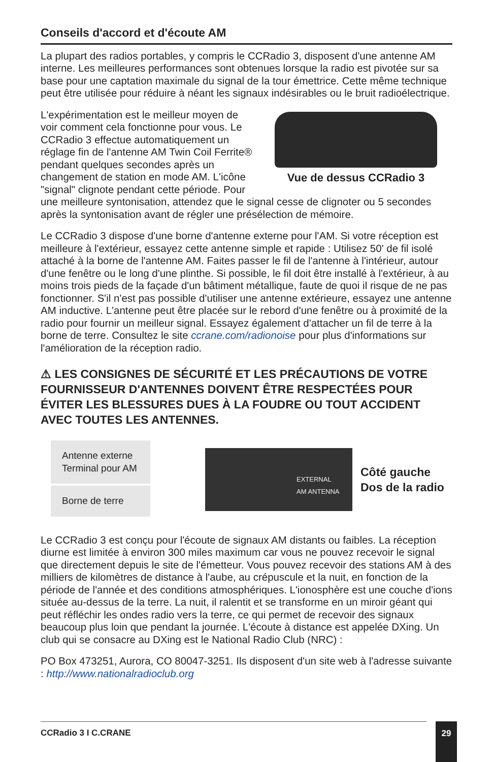Conseils d'accord et d'écoute AM
La plupart des radios portables, y compris le CCRadio 3, disposent d'une antenne AM interne. Les meilleures performances sont obtenues lorsque la radio est pivotée sur sa base pour une captation maximale du signal de la tour émettrice. Cette même technique peut être utilisée pour réduire à néant les signaux indésirables ou le bruit radioélectrique.
Vue de dessus CCRadio 3
L'expérimentation est le meilleur moyen de voir comment cela fonctionne pour vous. Le CCRadio 3 effectue automatiquement un réglage fin de l'antenne AM Twin Coil Ferrite® pendant quelques secondes après un changement de station en mode AM. L'icône "signal" clignote pendant cette période. Pour une meilleure syntonisation, attendez que le signal cesse de clignoter ou 5 secondes après la syntonisation avant de régler une présélection de mémoire.
Le CCRadio 3 dispose d'une borne d'antenne externe pour l'AM. Si votre réception est meilleure à l'extérieur, essayez cette antenne simple et rapide : Utilisez 50' de fil isolé attaché à la borne de l'antenne AM. Faites passer le fil de l'antenne à l'intérieur, autour d'une fenêtre ou le long d'une plinthe. Si possible, le fil doit être installé à l'extérieur, à au moins trois pieds de la façade d'un bâtiment métallique, faute de quoi il risque de ne pas fonctionner. S'il n'est pas possible d'utiliser une antenne extérieure, essayez une antenne AM inductive. L'antenne peut être placée sur le rebord d'une fenêtre ou à proximité de la radio pour fournir un meilleur signal. Essayez également d'attacher un fil de terre à la borne de terre. Consultez le site ccrane.com/radionoise pour plus d'informations sur l'amélioration de la réception radio.
⚠ LES CONSIGNES DE SÉCURITÉ ET LES PRÉCAUTIONS DE VOTRE FOURNISSEUR D'ANTENNES DOIVENT ÊTRE RESPECTÉES POUR ÉVITER LES BLESSURES DUES À LA FOUDRE OU TOUT ACCIDENT AVEC TOUTES LES ANTENNES.
Antenne externe
Terminal pour AM
Borne de terre
EXTERNAL
AM ANTENNA
Côté gauche
Dos de la radio
Le CCRadio 3 est conçu pour l'écoute de signaux AM distants ou faibles. La réception diurne est limitée à environ 300 miles maximum car vous ne pouvez recevoir le signal que directement depuis le site de l'émetteur. Vous pouvez recevoir des stations AM à des milliers de kilomètres de distance à l'aube, au crépuscule et la nuit, en fonction de la période de l'année et des conditions atmosphériques. L'ionosphère est une couche d'ions située au-dessus de la terre. La nuit, il ralentit et se transforme en un miroir géant qui peut réfléchir les ondes radio vers la terre, ce qui permet de recevoir des signaux beaucoup plus loin que pendant la journée. L'écoute à distance est appelée DXing. Un club qui se consacre au DXing est le National Radio Club (NRC) :
PO Box 473251, Aurora, CO 80047-3251. Ils disposent d'un site web à l'adresse suivante : http://www.nationalradioclub.org
CCRadio 3 I C.CRANE 29